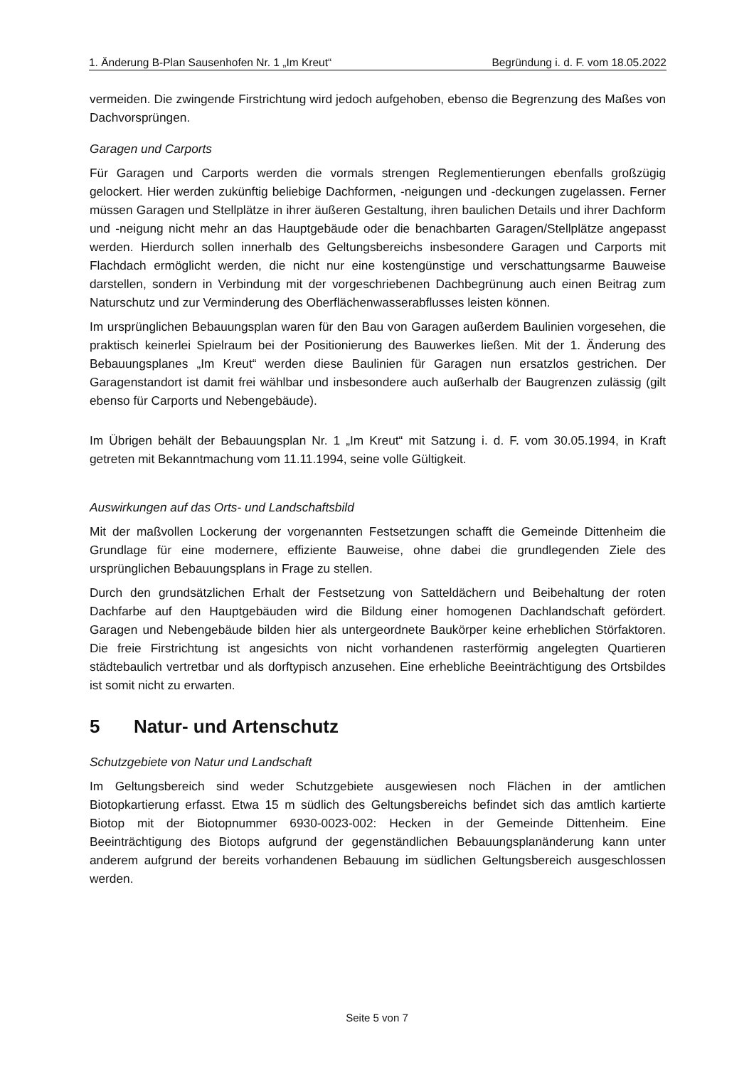1. Änderung B-Plan Sausenhofen Nr. 1 „Im Kreut“ Begründung i. d. F. vom 18.05.2022
vermeiden. Die zwingende Firstrichtung wird jedoch aufgehoben, ebenso die Begrenzung des Maßes von Dachvorsprüngen.
Garagen und Carports
Für Garagen und Carports werden die vormals strengen Reglementierungen ebenfalls großzügig gelockert. Hier werden zukünftig beliebige Dachformen, -neigungen und -deckungen zugelassen. Ferner müssen Garagen und Stellplätze in ihrer äußeren Gestaltung, ihren baulichen Details und ihrer Dachform und -neigung nicht mehr an das Hauptgebäude oder die benachbarten Garagen/Stellplätze angepasst werden. Hierdurch sollen innerhalb des Geltungsbereichs insbesondere Garagen und Carports mit Flachdach ermöglicht werden, die nicht nur eine kostengünstige und verschattungsarme Bauweise darstellen, sondern in Verbindung mit der vorgeschriebenen Dachbegrünung auch einen Beitrag zum Naturschutz und zur Verminderung des Oberflächenwasserabflusses leisten können.
Im ursprünglichen Bebauungsplan waren für den Bau von Garagen außerdem Baulinien vorgesehen, die praktisch keinerlei Spielraum bei der Positionierung des Bauwerkes ließen. Mit der 1. Änderung des Bebauungsplanes „Im Kreut“ werden diese Baulinien für Garagen nun ersatzlos gestrichen. Der Garagenstandort ist damit frei wählbar und insbesondere auch außerhalb der Baugrenzen zulässig (gilt ebenso für Carports und Nebengebäude).
Im Übrigen behält der Bebauungsplan Nr. 1 „Im Kreut“ mit Satzung i. d. F. vom 30.05.1994, in Kraft getreten mit Bekanntmachung vom 11.11.1994, seine volle Gültigkeit.
Auswirkungen auf das Orts- und Landschaftsbild
Mit der maßvollen Lockerung der vorgenannten Festsetzungen schafft die Gemeinde Dittenheim die Grundlage für eine modernere, effiziente Bauweise, ohne dabei die grundlegenden Ziele des ursprünglichen Bebauungsplans in Frage zu stellen.
Durch den grundsätzlichen Erhalt der Festsetzung von Satteldächern und Beibehaltung der roten Dachfarbe auf den Hauptgebäuden wird die Bildung einer homogenen Dachlandschaft gefördert. Garagen und Nebengebäude bilden hier als untergeordnete Baukörper keine erheblichen Störfaktoren. Die freie Firstrichtung ist angesichts von nicht vorhandenen rasterförmig angelegten Quartieren städtebaulich vertretbar und als dorftypisch anzusehen. Eine erhebliche Beeinträchtigung des Ortsbildes ist somit nicht zu erwarten.
5 Natur- und Artenschutz
Schutzgebiete von Natur und Landschaft
Im Geltungsbereich sind weder Schutzgebiete ausgewiesen noch Flächen in der amtlichen Biotopkartierung erfasst. Etwa 15 m südlich des Geltungsbereichs befindet sich das amtlich kartierte Biotop mit der Biotopnummer 6930-0023-002: Hecken in der Gemeinde Dittenheim. Eine Beeinträchtigung des Biotops aufgrund der gegenständlichen Bebauungsplanänderung kann unter anderem aufgrund der bereits vorhandenen Bebauung im südlichen Geltungsbereich ausgeschlossen werden.
Seite 5 von 7